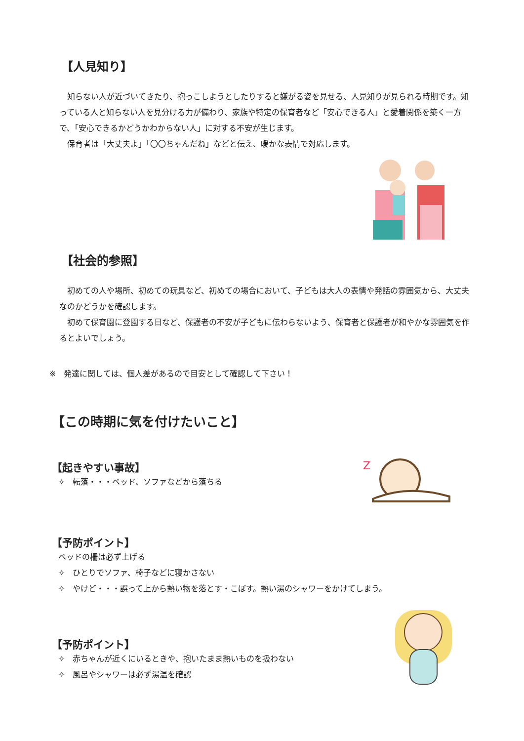【人見知り】
　知らない人が近づいてきたり、抱っこしようとしたりすると嫌がる姿を見せる、人見知りが見られる時期です。知っている人と知らない人を見分ける力が備わり、家族や特定の保育者など「安心できる人」と愛着関係を築く一方で、「安心できるかどうかわからない人」に対する不安が生じます。
　保育者は「大丈夫よ」「〇〇ちゃんだね」などと伝え、暖かな表情で対応します。
【社会的参照】
　初めての人や場所、初めての玩具など、初めての場合において、子どもは大人の表情や発話の雰囲気から、大丈夫なのかどうかを確認します。
　初めて保育園に登園する日など、保護者の不安が子どもに伝わらないよう、保育者と保護者が和やかな雰囲気を作るとよいでしょう。
※　発達に関しては、個人差があるので目安として確認して下さい！
【この時期に気を付けたいこと】
【起きやすい事故】
✧　転落・・・ベッド、ソファなどから落ちる
【予防ポイント】
ベッドの柵は必ず上げる
✧　ひとりでソファ、椅子などに寝かさない
✧　やけど・・・誤って上から熱い物を落とす・こぼす。熱い湯のシャワーをかけてしまう。
【予防ポイント】
✧　赤ちゃんが近くにいるときや、抱いたまま熱いものを扱わない
✧　風呂やシャワーは必ず湯温を確認
Z